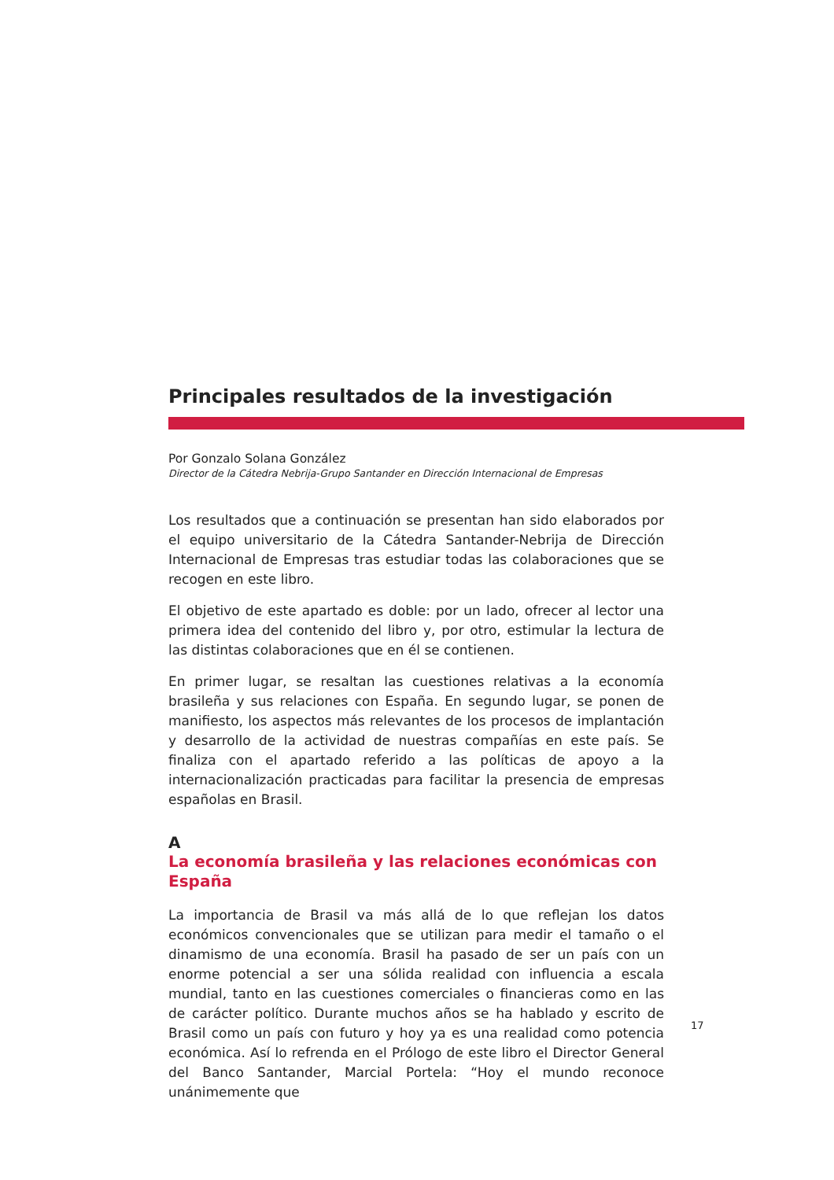Principales resultados de la investigación
Por Gonzalo Solana González
Director de la Cátedra Nebrija-Grupo Santander en Dirección Internacional de Empresas
Los resultados que a continuación se presentan han sido elaborados por el equipo universitario de la Cátedra Santander-Nebrija de Dirección Internacional de Empresas tras estudiar todas las colaboraciones que se recogen en este libro.
El objetivo de este apartado es doble: por un lado, ofrecer al lector una primera idea del contenido del libro y, por otro, estimular la lectura de las distintas colaboraciones que en él se contienen.
En primer lugar, se resaltan las cuestiones relativas a la economía brasileña y sus relaciones con España. En segundo lugar, se ponen de manifiesto, los aspectos más relevantes de los procesos de implantación y desarrollo de la actividad de nuestras compañías en este país. Se finaliza con el apartado referido a las políticas de apoyo a la internacionalización practicadas para facilitar la presencia de empresas españolas en Brasil.
A
La economía brasileña y las relaciones económicas con España
La importancia de Brasil va más allá de lo que reflejan los datos económicos convencionales que se utilizan para medir el tamaño o el dinamismo de una economía. Brasil ha pasado de ser un país con un enorme potencial a ser una sólida realidad con influencia a escala mundial, tanto en las cuestiones comerciales o financieras como en las de carácter político. Durante muchos años se ha hablado y escrito de Brasil como un país con futuro y hoy ya es una realidad como potencia económica. Así lo refrenda en el Prólogo de este libro el Director General del Banco Santander, Marcial Portela: “Hoy el mundo reconoce unánimemente que
17